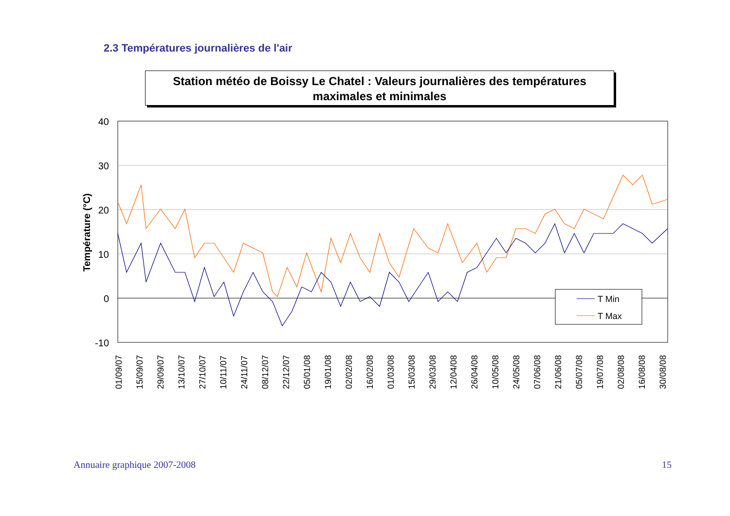2.3 Températures journalières de l'air
Station météo de Boissy Le Chatel : Valeurs journalières des températures maximales et minimales
40
30
20
10
0
-10
Température (°C)
T Min
T Max
01/09/07
15/09/07
29/09/07
13/10/07
27/10/07
10/11/07
24/11/07
08/12/07
22/12/07
05/01/08
19/01/08
02/02/08
16/02/08
01/03/08
15/03/08
29/03/08
12/04/08
26/04/08
10/05/08
24/05/08
07/06/08
21/06/08
05/07/08
19/07/08
02/08/08
16/08/08
30/08/08
Annuaire graphique 2007-2008 15